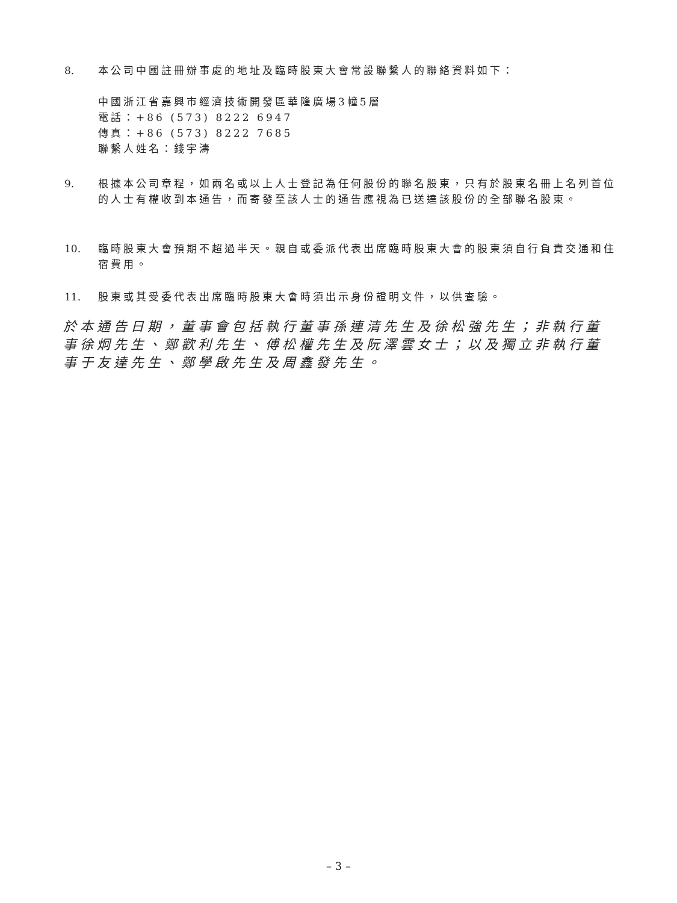8. 本公司中國註冊辦事處的地址及臨時股東大會常設聯繫人的聯絡資料如下：
中國浙江省嘉興市經濟技術開發區華隆廣場3幢5層
電話：+86 (573) 8222 6947
傳真：+86 (573) 8222 7685
聯繫人姓名：錢宇濤
9. 根據本公司章程，如兩名或以上人士登記為任何股份的聯名股東，只有於股東名冊上名列首位的人士有權收到本通告，而寄發至該人士的通告應視為已送達該股份的全部聯名股東。
10. 臨時股東大會預期不超過半天。親自或委派代表出席臨時股東大會的股東須自行負責交通和住宿費用。
11. 股東或其受委代表出席臨時股東大會時須出示身份證明文件，以供查驗。
於本通告日期，董事會包括執行董事孫連清先生及徐松強先生；非執行董事徐炯先生、鄭歡利先生、傅松權先生及阮澤雲女士；以及獨立非執行董事于友達先生、鄭學啟先生及周鑫發先生。
– 3 –